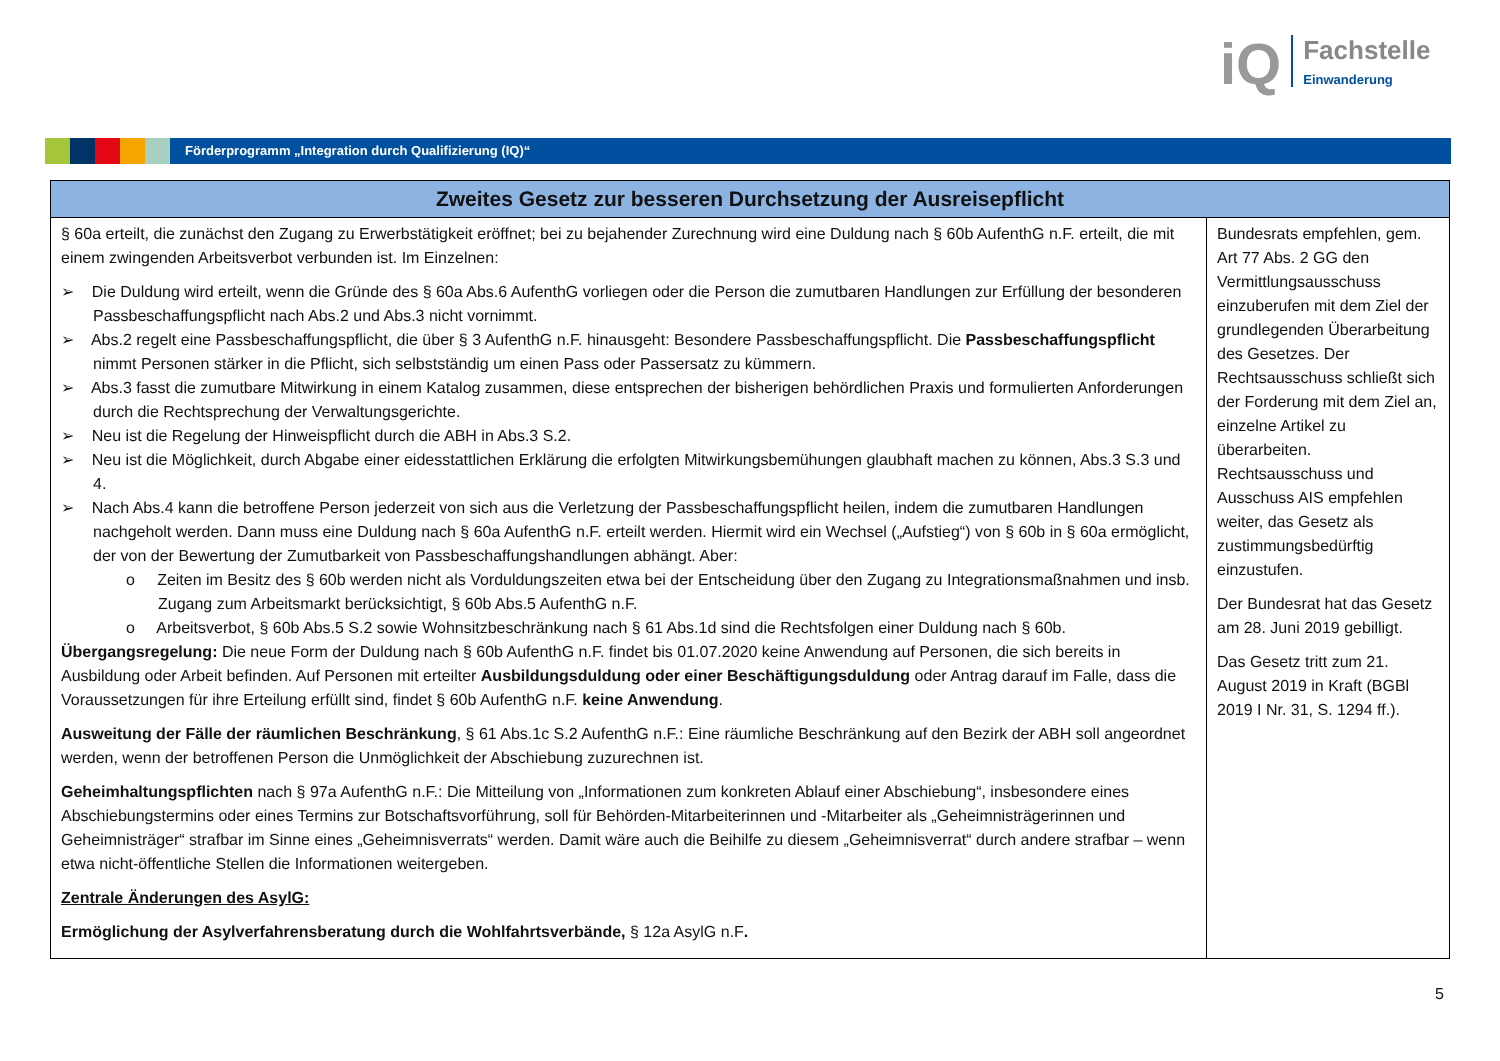iQ
Fachstelle
Einwanderung
Förderprogramm „Integration durch Qualifizierung (IQ)“
| Zweites Gesetz zur besseren Durchsetzung der Ausreisepflicht | |
| --- | --- |
| § 60a erteilt, die zunächst den Zugang zu Erwerbstätigkeit eröffnet; bei zu bejahender Zurechnung wird eine Duldung nach § 60b AufenthG n.F. erteilt, die mit einem zwingenden Arbeitsverbot verbunden ist. Im Einzelnen: ➢ Die Duldung wird erteilt, wenn die Gründe des § 60a Abs.6 AufenthG vorliegen oder die Person die zumutbaren Handlungen zur Erfüllung der besonderen Passbeschaffungspflicht nach Abs.2 und Abs.3 nicht vornimmt. ➢ Abs.2 regelt eine Passbeschaffungspflicht, die über § 3 AufenthG n.F. hinausgeht: Besondere Passbeschaffungspflicht. Die Passbeschaf­fungspflicht nimmt Personen stärker in die Pflicht, sich selbstständig um einen Pass oder Passersatz zu kümmern. ➢ Abs.3 fasst die zumutbare Mitwirkung in einem Katalog zusammen, diese entsprechen der bisherigen behördlichen Praxis und formulierten Anforderungen durch die Rechtsprechung der Verwaltungsgerichte. ➢ Neu ist die Regelung der Hinweispflicht durch die ABH in Abs.3 S.2. ➢ Neu ist die Möglichkeit, durch Abgabe einer eidesstattlichen Erklärung die erfolgten Mitwirkungsbemühungen glaubhaft machen zu können, Abs.3 S.3 und 4. ➢ Nach Abs.4 kann die betroffene Person jederzeit von sich aus die Verletzung der Passbeschaffungspflicht heilen, indem die zumutbaren Handlungen nachgeholt werden. Dann muss eine Duldung nach § 60a AufenthG n.F. erteilt werden. Hiermit wird ein Wechsel („Aufstieg“) von § 60b in § 60a ermöglicht, der von der Bewertung der Zumutbarkeit von Passbeschaffungshandlungen abhängt. Aber: o Zeiten im Besitz des § 60b werden nicht als Vorduldungszeiten etwa bei der Entscheidung über den Zugang zu Integrationsmaßnahmen und insb. Zugang zum Arbeitsmarkt berücksichtigt, § 60b Abs.5 AufenthG n.F. o Arbeitsverbot, § 60b Abs.5 S.2 sowie Wohnsitzbeschränkung nach § 61 Abs.1d sind die Rechtsfolgen einer Duldung nach § 60b. Übergangsregelung: Die neue Form der Duldung nach § 60b AufenthG n.F. findet bis 01.07.2020 keine Anwendung auf Personen, die sich bereits in Ausbildung oder Arbeit befinden. Auf Personen mit erteilter Ausbildungsduldung oder einer Beschäftigungsduldung oder Antrag darauf im Falle, dass die Voraussetzungen für ihre Erteilung erfüllt sind, findet § 60b AufenthG n.F. keine Anwendung . Ausweitung der Fälle der räumlichen Beschränkung , § 61 Abs.1c S.2 AufenthG n.F.: Eine räumliche Beschränkung auf den Bezirk der ABH soll angeordnet werden, wenn der betroffenen Person die Unmöglichkeit der Abschiebung zuzurechnen ist. Geheimhaltungspflichten nach § 97a AufenthG n.F.: Die Mitteilung von „Informationen zum konkreten Ablauf einer Abschiebung“, insbesondere eines Abschiebungstermins oder eines Termins zur Botschaftsvorführung, soll für Behörden-Mitarbeiterinnen und -Mitarbeiter als „Geheimnisträgerinnen und Geheimnisträger“ strafbar im Sinne eines „Geheimnisverrats“ werden. Damit wäre auch die Beihilfe zu diesem „Geheimnisverrat“ durch andere strafbar – wenn etwa nicht-öffentliche Stellen die Informationen weitergeben. Zentrale Änderungen des AsylG: Ermöglichung der Asylverfahrensberatung durch die Wohlfahrtsverbände, § 12a AsylG n.F . | Bundesrats empfehlen, gem. Art 77 Abs. 2 GG den Vermittlungsausschuss einzuberufen mit dem Ziel der grundlegenden Überarbeitung des Gesetzes. Der Rechtsausschuss schließt sich der Forderung mit dem Ziel an, einzelne Artikel zu überarbeiten. Rechtsausschuss und Ausschuss AIS empfehlen weiter, das Gesetz als zustimmungsbedürftig einzustufen. Der Bundesrat hat das Gesetz am 28. Juni 2019 gebilligt. Das Gesetz tritt zum 21. August 2019 in Kraft (BGBl 2019 I Nr. 31, S. 1294 ff.). |
5